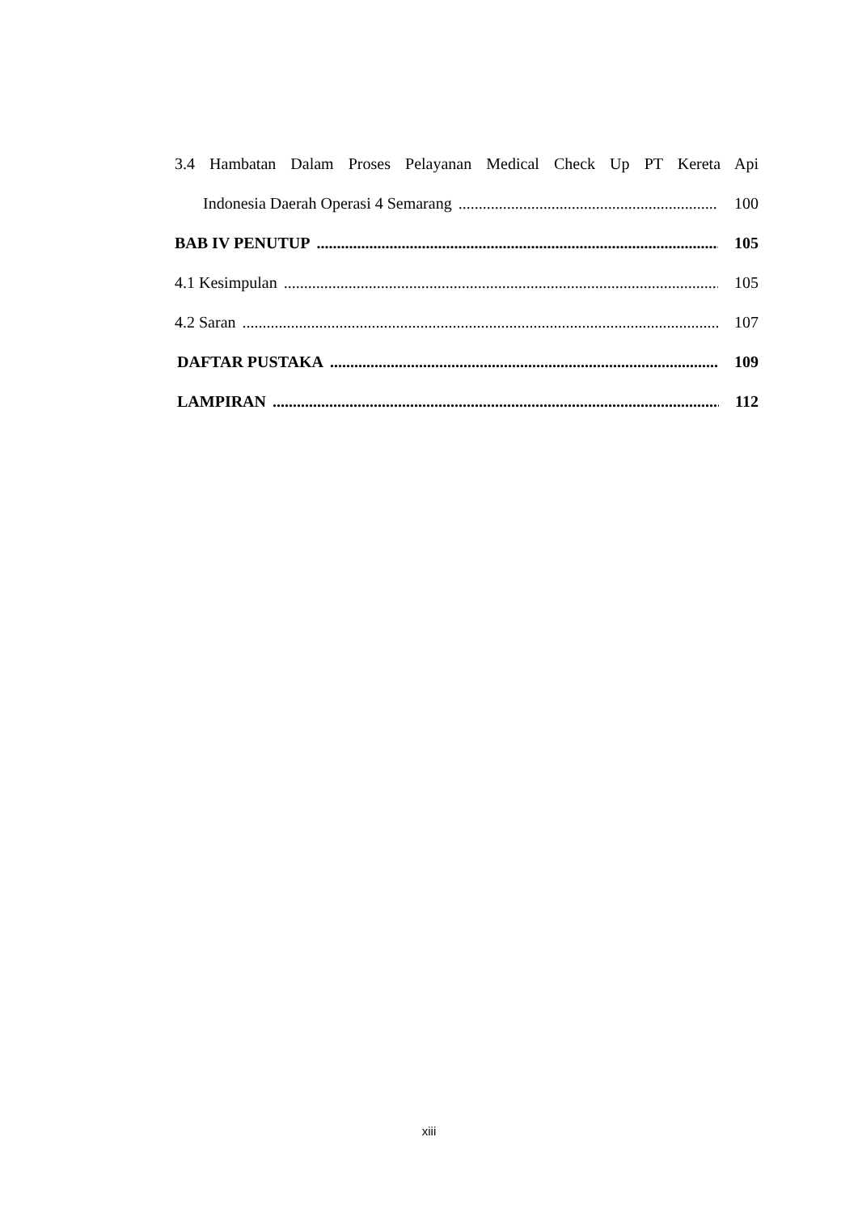3.4 Hambatan Dalam Proses Pelayanan Medical Check Up PT Kereta Api
Indonesia Daerah Operasi 4 Semarang 100
BAB IV PENUTUP 105
4.1 Kesimpulan 105
4.2 Saran 107
DAFTAR PUSTAKA 109
LAMPIRAN 112
xiii